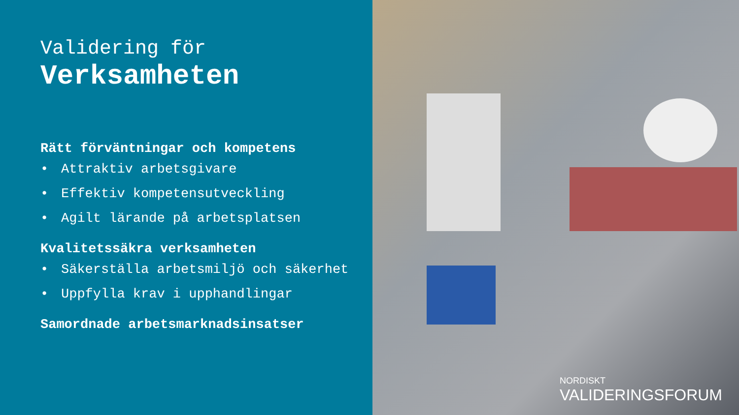Validering för
Verksamheten
Rätt förväntningar och kompetens
• Attraktiv arbetsgivare
• Effektiv kompetensutveckling
• Agilt lärande på arbetsplatsen
Kvalitetssäkra verksamheten
• Säkerställa arbetsmiljö och säkerhet
• Uppfylla krav i upphandlingar
Samordnade arbetsmarknadsinsatser
NORDISKT
VALIDERINGSFORUM